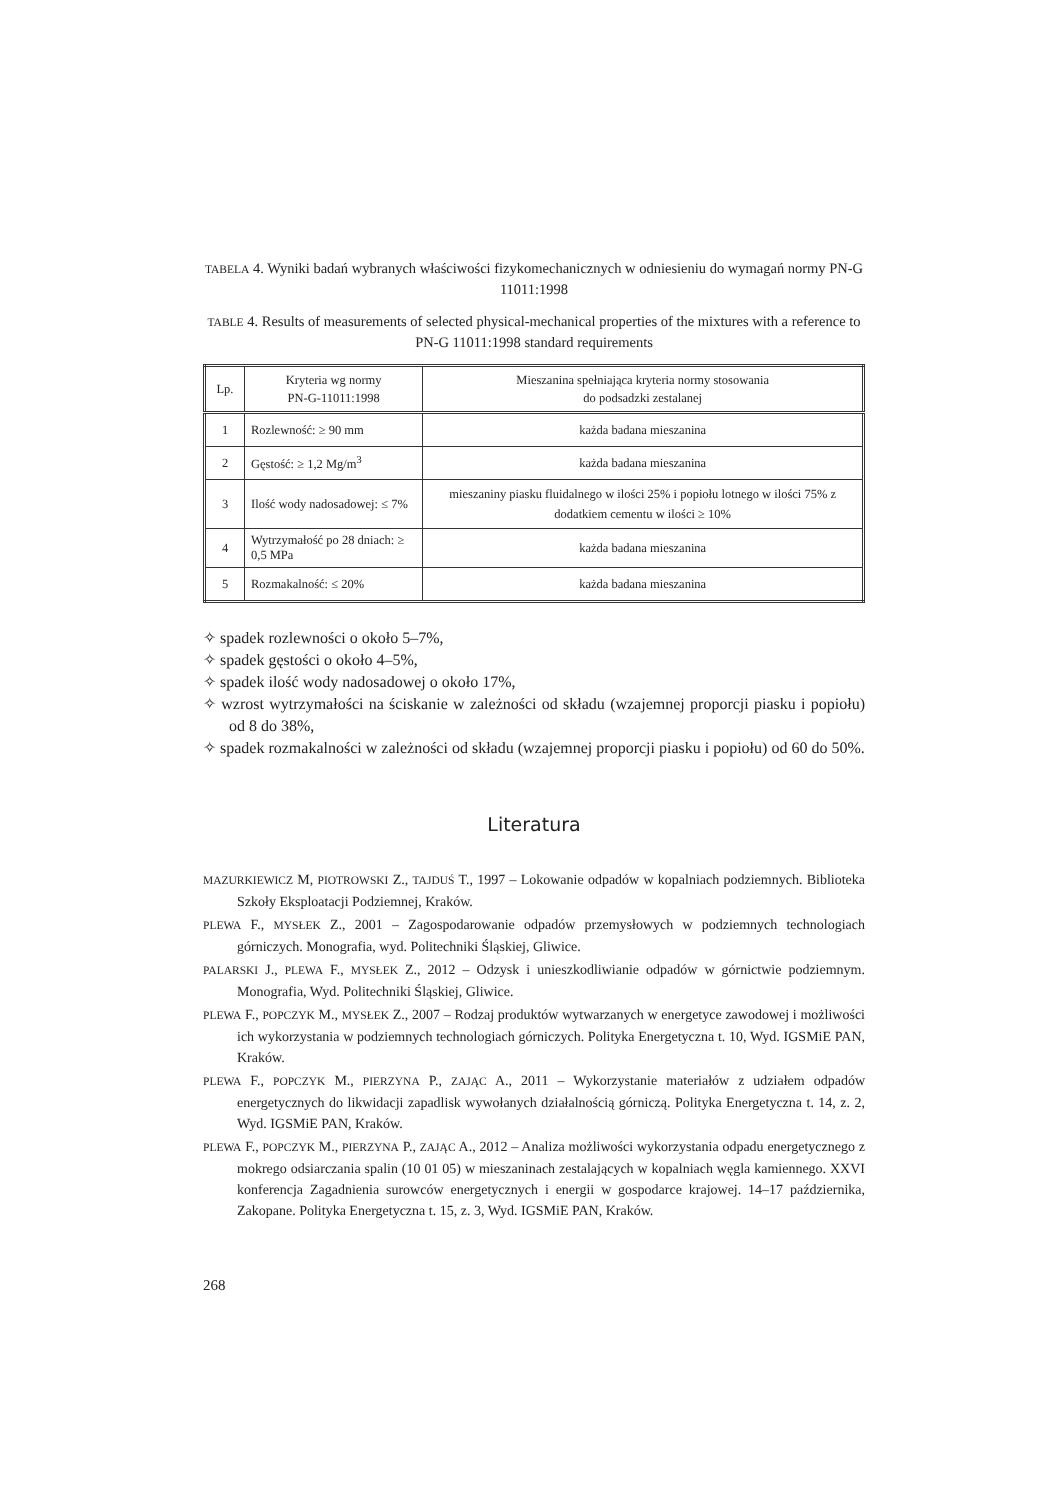TABELA 4. Wyniki badań wybranych właściwości fizykomechanicznych w odniesieniu do wymagań normy PN-G 11011:1998
TABLE 4. Results of measurements of selected physical-mechanical properties of the mixtures with a reference to PN-G 11011:1998 standard requirements
| Lp. | Kryteria wg normy PN-G-11011:1998 | Mieszanina spełniająca kryteria normy stosowania do podsadzki zestalanej |
| --- | --- | --- |
| 1 | Rozlewność: ≥ 90 mm | każda badana mieszanina |
| 2 | Gęstość: ≥ 1,2 Mg/m<sup>3</sup> | każda badana mieszanina |
| 3 | Ilość wody nadosadowej: ≤ 7% | mieszaniny piasku fluidalnego w ilości 25% i popiołu lotnego w ilości 75% z dodatkiem cementu w ilości ≥ 10% |
| 4 | Wytrzymałość po 28 dniach: ≥ 0,5 MPa | każda badana mieszanina |
| 5 | Rozmakalność: ≤ 20% | każda badana mieszanina |
✧ spadek rozlewności o około 5–7%,
✧ spadek gęstości o około 4–5%,
✧ spadek ilość wody nadosadowej o około 17%,
✧ wzrost wytrzymałości na ściskanie w zależności od składu (wzajemnej proporcji piasku i popiołu) od 8 do 38%,
✧ spadek rozmakalności w zależności od składu (wzajemnej proporcji piasku i popiołu) od 60 do 50%.
Literatura
MAZURKIEWICZ M, PIOTROWSKI Z., TAJDUŚ T., 1997 – Lokowanie odpadów w kopalniach podziemnych. Biblioteka Szkoły Eksploatacji Podziemnej, Kraków.
PLEWA F., MYSŁEK Z., 2001 – Zagospodarowanie odpadów przemysłowych w podziemnych technologiach górniczych. Monografia, wyd. Politechniki Śląskiej, Gliwice.
PALARSKI J., PLEWA F., MYSŁEK Z., 2012 – Odzysk i unieszkodliwianie odpadów w górnictwie podziemnym. Monografia, Wyd. Politechniki Śląskiej, Gliwice.
PLEWA F., POPCZYK M., MYSŁEK Z., 2007 – Rodzaj produktów wytwarzanych w energetyce zawodowej i możliwości ich wykorzystania w podziemnych technologiach górniczych. Polityka Energetyczna t. 10, Wyd. IGSMiE PAN, Kraków.
PLEWA F., POPCZYK M., PIERZYNA P., ZAJĄC A., 2011 – Wykorzystanie materiałów z udziałem odpadów energetycznych do likwidacji zapadlisk wywołanych działalnością górniczą. Polityka Energetyczna t. 14, z. 2, Wyd. IGSMiE PAN, Kraków.
PLEWA F., POPCZYK M., PIERZYNA P., ZAJĄC A., 2012 – Analiza możliwości wykorzystania odpadu energetycznego z mokrego odsiarczania spalin (10 01 05) w mieszaninach zestalających w kopalniach węgla kamiennego. XXVI konferencja Zagadnienia surowców energetycznych i energii w gospodarce krajowej. 14–17 października, Zakopane. Polityka Energetyczna t. 15, z. 3, Wyd. IGSMiE PAN, Kraków.
268